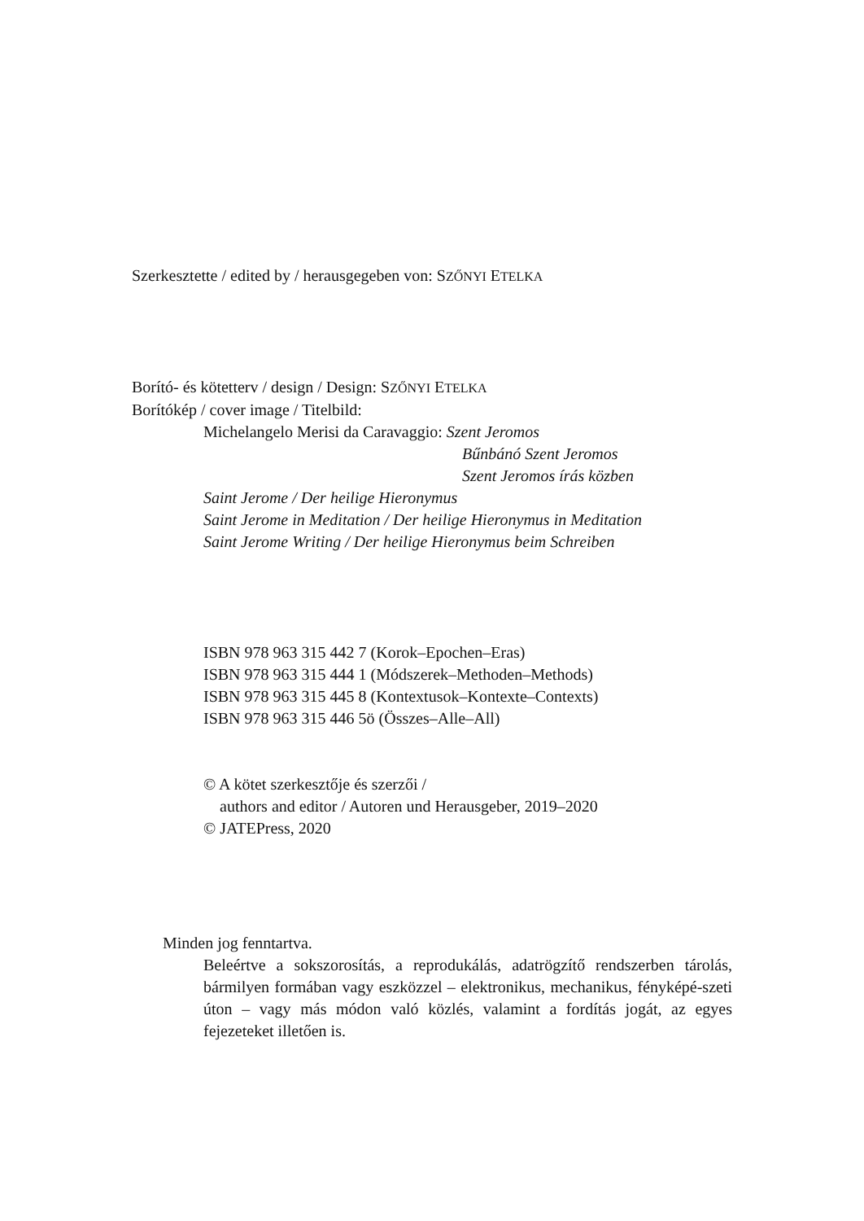Szerkesztette / edited by / herausgegeben von: SZŐNYI ETELKA
Borító- és kötetterv / design / Design: SZŐNYI ETELKA
Borítókép / cover image / Titelbild:
Michelangelo Merisi da Caravaggio: Szent Jeromos
Bűnbánó Szent Jeromos
Szent Jeromos írás közben
Saint Jerome / Der heilige Hieronymus
Saint Jerome in Meditation / Der heilige Hieronymus in Meditation
Saint Jerome Writing / Der heilige Hieronymus beim Schreiben
ISBN 978 963 315 442 7 (Korok–Epochen–Eras)
ISBN 978 963 315 444 1 (Módszerek–Methoden–Methods)
ISBN 978 963 315 445 8 (Kontextusok–Kontexte–Contexts)
ISBN 978 963 315 446 5ö (Összes–Alle–All)
© A kötet szerkesztője és szerzői /
authors and editor / Autoren und Herausgeber, 2019–2020
© JATEPress, 2020
Minden jog fenntartva.
Beleértve a sokszorosítás, a reprodukálás, adatrögzítő rendszerben tárolás, bármilyen formában vagy eszközzel – elektronikus, mechanikus, fényképé-szeti úton – vagy más módon való közlés, valamint a fordítás jogát, az egyes fejezeteket illetően is.